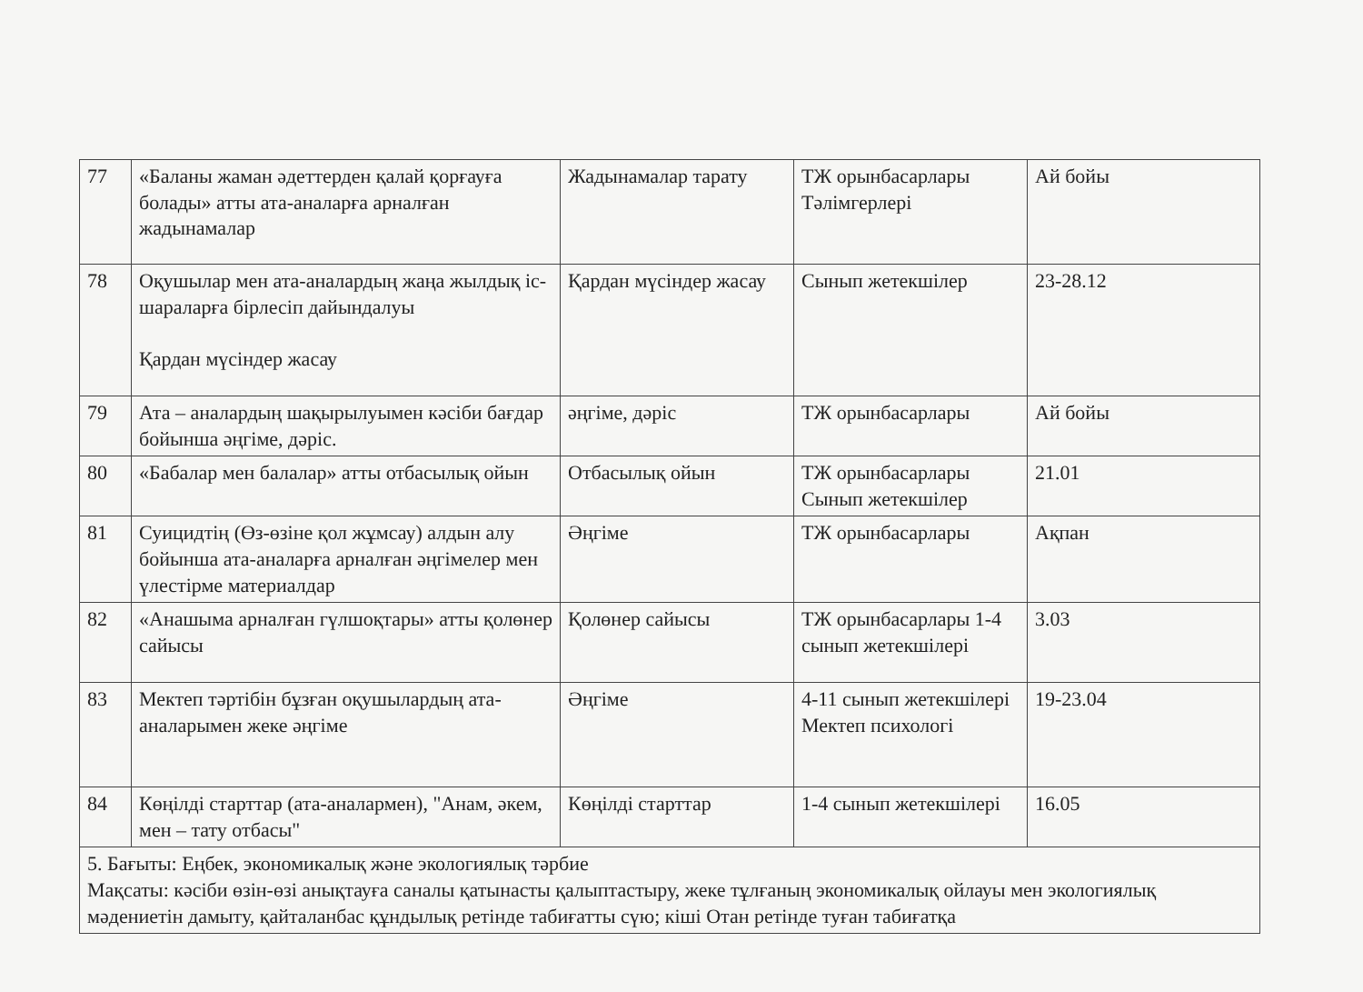| 77 | «Баланы жаман әдеттерден қалай қорғауға болады» атты ата-аналарға арналған жадынамалар | Жадынамалар тарату | ТЖ орынбасарлары Тәлімгерлері | Ай бойы |
| 78 | Оқушылар мен ата-аналардың жаңа жылдық іс-шараларға бірлесіп дайындалуы Қардан мүсіндер жасау | Қардан мүсіндер жасау | Сынып жетекшілер | 23-28.12 |
| 79 | Ата – аналардың шақырылуымен кәсіби бағдар бойынша әңгіме, дәріс. | әңгіме, дәріс | ТЖ орынбасарлары | Ай бойы |
| 80 | «Бабалар мен балалар» атты отбасылық ойын | Отбасылық ойын | ТЖ орынбасарлары Сынып жетекшілер | 21.01 |
| 81 | Суицидтің (Өз-өзіне қол жұмсау) алдын алу бойынша ата-аналарға арналған әңгімелер мен үлестірме материалдар | Әңгіме | ТЖ орынбасарлары | Ақпан |
| 82 | «Анашыма арналған гүлшоқтары» атты қолөнер сайысы | Қолөнер сайысы | ТЖ орынбасарлары 1-4 сынып жетекшілері | 3.03 |
| 83 | Мектеп тәртібін бұзған оқушылардың ата-аналарымен жеке әңгіме | Әңгіме | 4-11 сынып жетекшілері Мектеп психологі | 19-23.04 |
| 84 | Көңілді старттар (ата-аналармен), "Анам, әкем, мен – тату отбасы" | Көңілді старттар | 1-4 сынып жетекшілері | 16.05 |
| 5. Бағыты: Еңбек, экономикалық және экологиялық тәрбие Мақсаты: кәсіби өзін-өзі анықтауға саналы қатынасты қалыптастыру, жеке тұлғаның экономикалық ойлауы мен экологиялық мәдениетін дамыту, қайталанбас құндылық ретінде табиғатты сүю; кіші Отан ретінде туған табиғатқа | | | | |